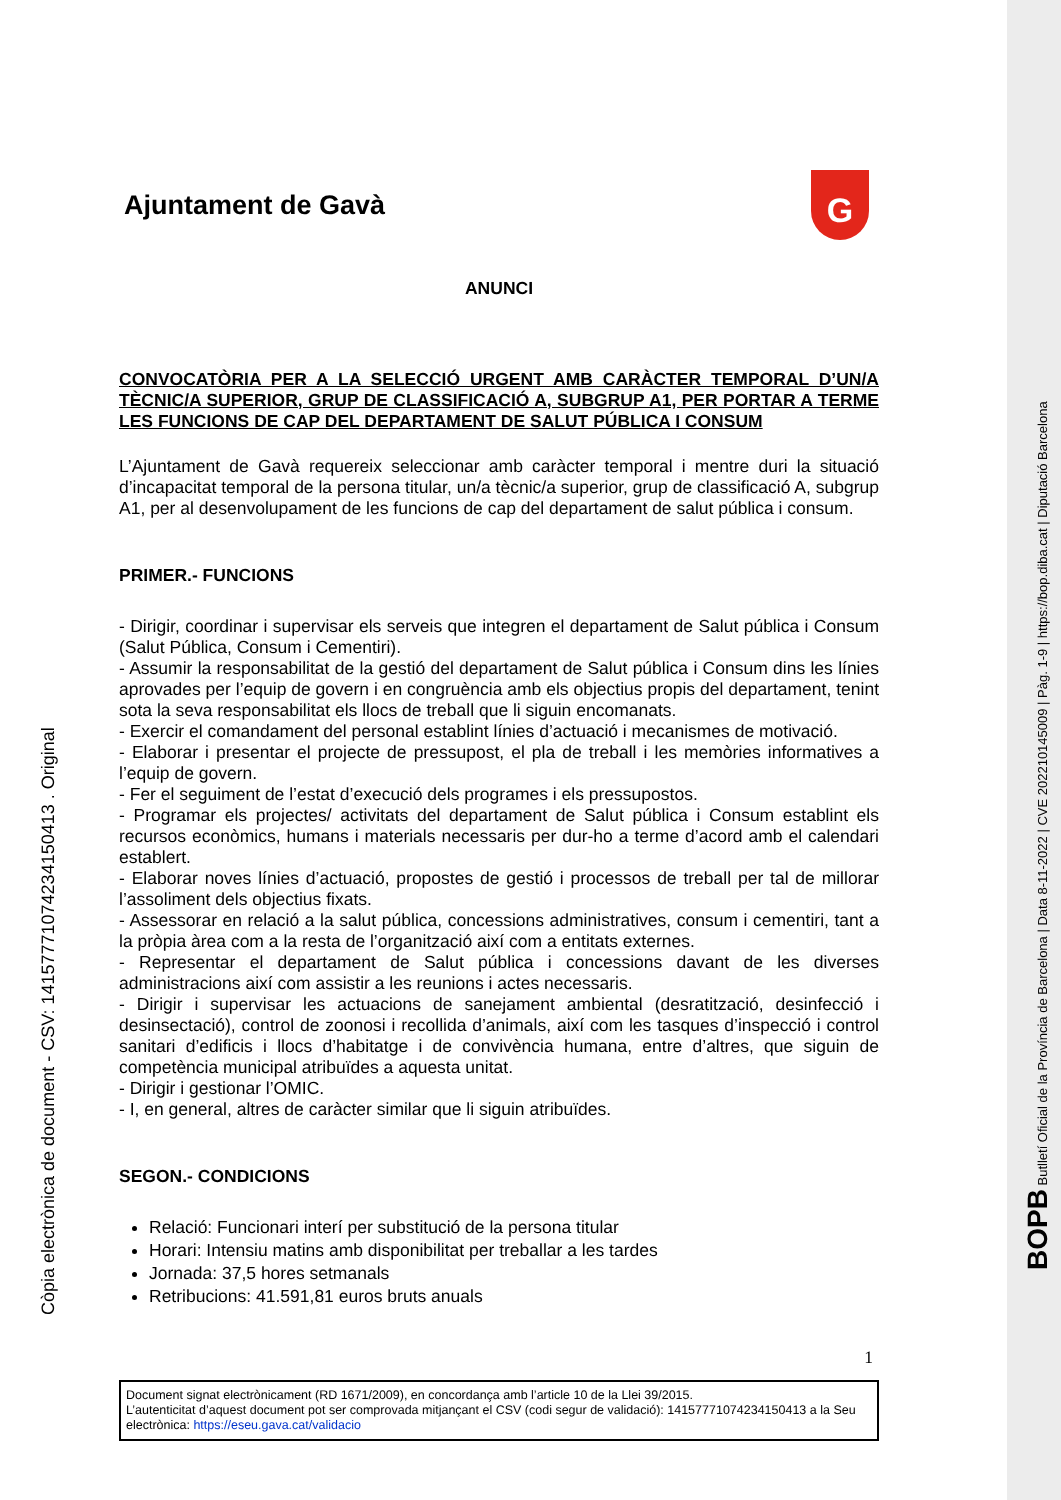Ajuntament de Gavà
G
ANUNCI
CONVOCATÒRIA PER A LA SELECCIÓ URGENT AMB CARÀCTER TEMPORAL D’UN/A TÈCNIC/A SUPERIOR, GRUP DE CLASSIFICACIÓ A, SUBGRUP A1, PER PORTAR A TERME LES FUNCIONS DE CAP DEL DEPARTAMENT DE SALUT PÚBLICA I CONSUM
L’Ajuntament de Gavà requereix seleccionar amb caràcter temporal i mentre duri la situació d’incapacitat temporal de la persona titular, un/a tècnic/a superior, grup de classificació A, subgrup A1, per al desenvolupament de les funcions de cap del departament de salut pública i consum.
PRIMER.- FUNCIONS
- Dirigir, coordinar i supervisar els serveis que integren el departament de Salut pública i Consum (Salut Pública, Consum i Cementiri).
- Assumir la responsabilitat de la gestió del departament de Salut pública i Consum dins les línies aprovades per l’equip de govern i en congruència amb els objectius propis del departament, tenint sota la seva responsabilitat els llocs de treball que li siguin encomanats.
- Exercir el comandament del personal establint línies d’actuació i mecanismes de motivació.
- Elaborar i presentar el projecte de pressupost, el pla de treball i les memòries informatives a l’equip de govern.
- Fer el seguiment de l’estat d’execució dels programes i els pressupostos.
- Programar els projectes/ activitats del departament de Salut pública i Consum establint els recursos econòmics, humans i materials necessaris per dur-ho a terme d’acord amb el calendari establert.
- Elaborar noves línies d’actuació, propostes de gestió i processos de treball per tal de millorar l’assoliment dels objectius fixats.
- Assessorar en relació a la salut pública, concessions administratives, consum i cementiri, tant a la pròpia àrea com a la resta de l’organització així com a entitats externes.
- Representar el departament de Salut pública i concessions davant de les diverses administracions així com assistir a les reunions i actes necessaris.
- Dirigir i supervisar les actuacions de sanejament ambiental (desratització, desinfecció i desinsectació), control de zoonosi i recollida d’animals, així com les tasques d’inspecció i control sanitari d’edificis i llocs d’habitatge i de convivència humana, entre d’altres, que siguin de competència municipal atribuïdes a aquesta unitat.
- Dirigir i gestionar l’OMIC.
- I, en general, altres de caràcter similar que li siguin atribuïdes.
SEGON.- CONDICIONS
Relació: Funcionari interí per substitució de la persona titular
Horari: Intensiu matins amb disponibilitat per treballar a les tardes
Jornada: 37,5 hores setmanals
Retribucions: 41.591,81 euros bruts anuals
1
Document signat electrònicament (RD 1671/2009), en concordança amb l’article 10 de la Llei 39/2015.
L’autenticitat d’aquest document pot ser comprovada mitjançant el CSV (codi segur de validació): 14157771074234150413 a la Seu electrònica: https://eseu.gava.cat/validacio
Còpia electrònica de document - CSV: 14157771074234150413 . Original
BOPB Butlletí Oficial de la Província de Barcelona | Data 8-11-2022 | CVE 202210145009 | Pàg. 1-9 | https://bop.diba.cat | Diputació Barcelona